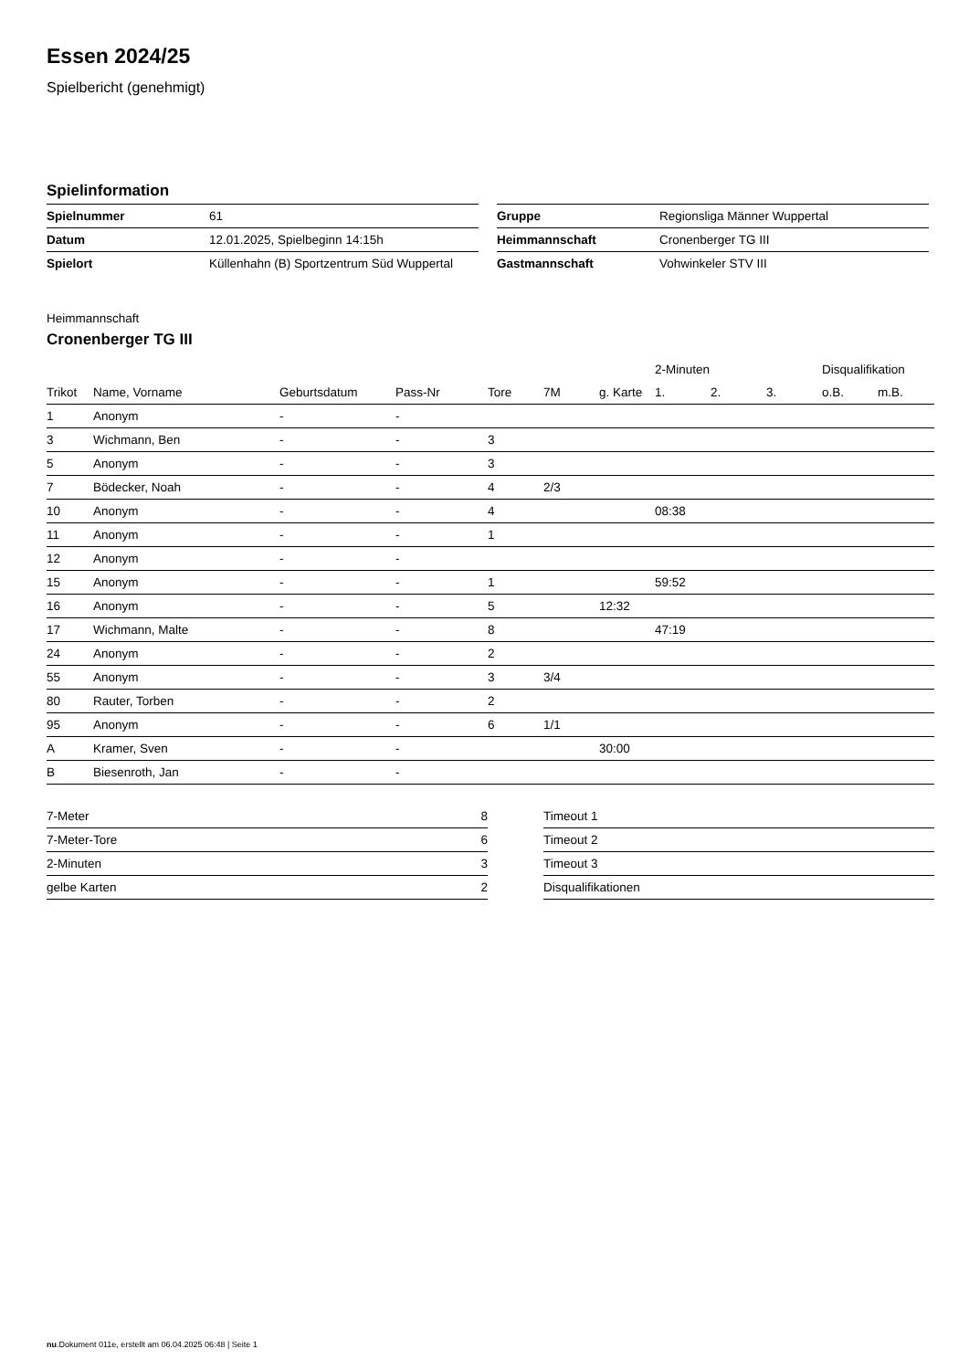Essen 2024/25
Spielbericht (genehmigt)
Spielinformation
| Spielnummer | 61 |
| Datum | 12.01.2025, Spielbeginn 14:15h |
| Spielort | Küllenhahn (B) Sportzentrum Süd Wuppertal |
| Gruppe | Regionsliga Männer Wuppertal |
| Heimmannschaft | Cronenberger TG III |
| Gastmannschaft | Vohwinkeler STV III |
Heimmannschaft
Cronenberger TG III
| | | | | | | | 2-Minuten | | | Disqualifikation | |
| --- | --- | --- | --- | --- | --- | --- | --- | --- | --- | --- | --- |
| Trikot | Name, Vorname | Geburtsdatum | Pass-Nr | Tore | 7M | g. Karte | 1. | 2. | 3. | o.B. | m.B. |
| 1 | Anonym | - | - | | | | | | | | |
| 3 | Wichmann, Ben | - | - | 3 | | | | | | | |
| 5 | Anonym | - | - | 3 | | | | | | | |
| 7 | Bödecker, Noah | - | - | 4 | 2/3 | | | | | | |
| 10 | Anonym | - | - | 4 | | | 08:38 | | | | |
| 11 | Anonym | - | - | 1 | | | | | | | |
| 12 | Anonym | - | - | | | | | | | | |
| 15 | Anonym | - | - | 1 | | | 59:52 | | | | |
| 16 | Anonym | - | - | 5 | | 12:32 | | | | | |
| 17 | Wichmann, Malte | - | - | 8 | | | 47:19 | | | | |
| 24 | Anonym | - | - | 2 | | | | | | | |
| 55 | Anonym | - | - | 3 | 3/4 | | | | | | |
| 80 | Rauter, Torben | - | - | 2 | | | | | | | |
| 95 | Anonym | - | - | 6 | 1/1 | | | | | | |
| A | Kramer, Sven | - | - | | | 30:00 | | | | | |
| B | Biesenroth, Jan | - | - | | | | | | | | |
| 7-Meter | 8 |
| 7-Meter-Tore | 6 |
| 2-Minuten | 3 |
| gelbe Karten | 2 |
| Timeout 1 |
| Timeout 2 |
| Timeout 3 |
| Disqualifikationen |
nu.Dokument 011e, erstellt am 06.04.2025 06:48 | Seite 1